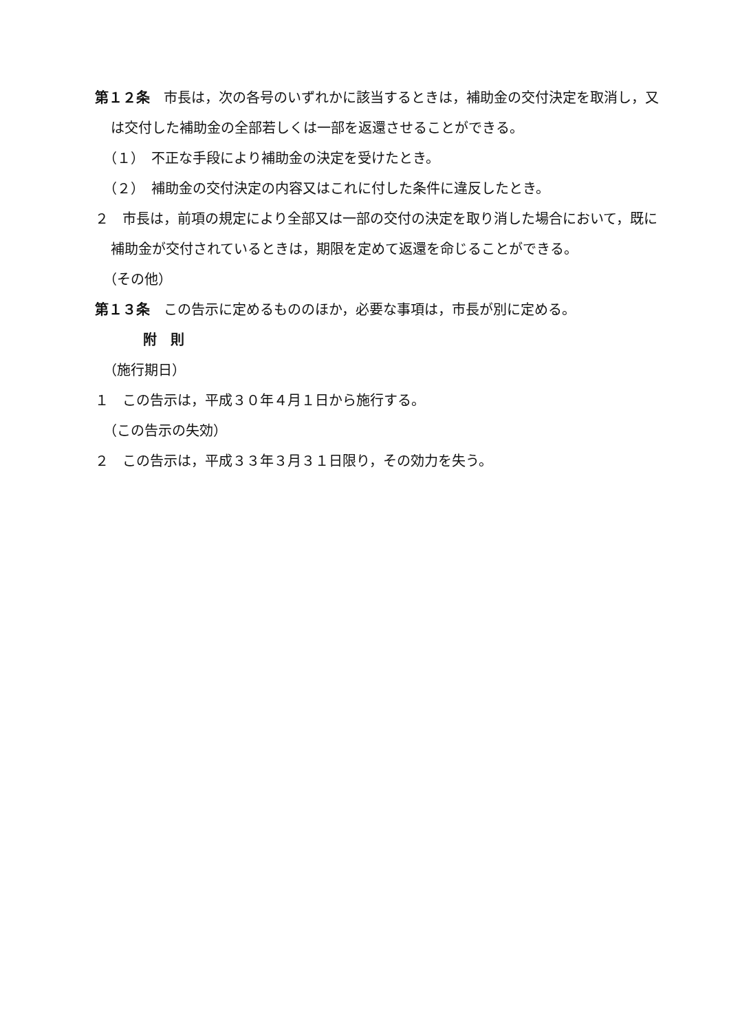第１２条　市長は，次の各号のいずれかに該当するときは，補助金の交付決定を取消し，又は交付した補助金の全部若しくは一部を返還させることができる。
（１）　不正な手段により補助金の決定を受けたとき。
（２）　補助金の交付決定の内容又はこれに付した条件に違反したとき。
２　市長は，前項の規定により全部又は一部の交付の決定を取り消した場合において，既に補助金が交付されているときは，期限を定めて返還を命じることができる。
（その他）
第１３条　この告示に定めるもののほか，必要な事項は，市長が別に定める。
附　則
（施行期日）
１　この告示は，平成３０年４月１日から施行する。
（この告示の失効）
２　この告示は，平成３３年３月３１日限り，その効力を失う。